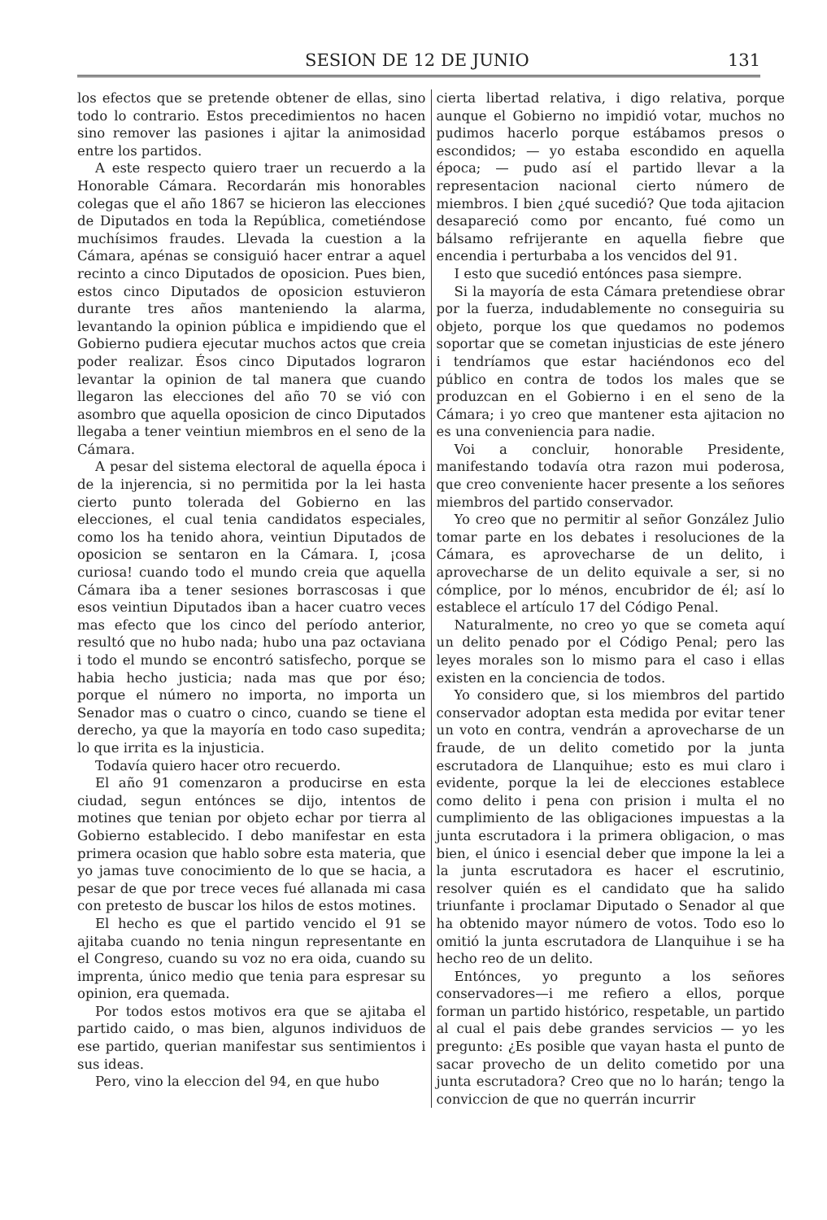SESION DE 12 DE JUNIO 131
los efectos que se pretende obtener de ellas, sino todo lo contrario. Estos precedimientos no hacen sino remover las pasiones i ajitar la animosidad entre los partidos.
A este respecto quiero traer un recuerdo a la Honorable Cámara. Recordarán mis honorables colegas que el año 1867 se hicieron las elecciones de Diputados en toda la República, cometiéndose muchísimos fraudes. Llevada la cuestion a la Cámara, apénas se consiguió hacer entrar a aquel recinto a cinco Diputados de oposicion. Pues bien, estos cinco Diputados de oposicion estuvieron durante tres años manteniendo la alarma, levantando la opinion pública e impidiendo que el Gobierno pudiera ejecutar muchos actos que creia poder realizar. Ésos cinco Diputados lograron levantar la opinion de tal manera que cuando llegaron las elecciones del año 70 se vió con asombro que aquella oposicion de cinco Diputados llegaba a tener veintiun miembros en el seno de la Cámara.
A pesar del sistema electoral de aquella época i de la injerencia, si no permitida por la lei hasta cierto punto tolerada del Gobierno en las elecciones, el cual tenia candidatos especiales, como los ha tenido ahora, veintiun Diputados de oposicion se sentaron en la Cámara. I, ¡cosa curiosa! cuando todo el mundo creia que aquella Cámara iba a tener sesiones borrascosas i que esos veintiun Diputados iban a hacer cuatro veces mas efecto que los cinco del período anterior, resultó que no hubo nada; hubo una paz octaviana i todo el mundo se encontró satisfecho, porque se habia hecho justicia; nada mas que por éso; porque el número no importa, no importa un Senador mas o cuatro o cinco, cuando se tiene el derecho, ya que la mayoría en todo caso supedita; lo que irrita es la injusticia.
Todavía quiero hacer otro recuerdo.
El año 91 comenzaron a producirse en esta ciudad, segun entónces se dijo, intentos de motines que tenian por objeto echar por tierra al Gobierno establecido. I debo manifestar en esta primera ocasion que hablo sobre esta materia, que yo jamas tuve conocimiento de lo que se hacia, a pesar de que por trece veces fué allanada mi casa con pretesto de buscar los hilos de estos motines.
El hecho es que el partido vencido el 91 se ajitaba cuando no tenia ningun representante en el Congreso, cuando su voz no era oida, cuando su imprenta, único medio que tenia para espresar su opinion, era quemada.
Por todos estos motivos era que se ajitaba el partido caido, o mas bien, algunos individuos de ese partido, querian manifestar sus sentimientos i sus ideas.
Pero, vino la eleccion del 94, en que hubo
cierta libertad relativa, i digo relativa, porque aunque el Gobierno no impidió votar, muchos no pudimos hacerlo porque estábamos presos o escondidos; — yo estaba escondido en aquella época; — pudo así el partido llevar a la representacion nacional cierto número de miembros. I bien ¿qué sucedió? Que toda ajitacion desapareció como por encanto, fué como un bálsamo refrijerante en aquella fiebre que encendia i perturbaba a los vencidos del 91.
I esto que sucedió entónces pasa siempre.
Si la mayoría de esta Cámara pretendiese obrar por la fuerza, indudablemente no conseguiria su objeto, porque los que quedamos no podemos soportar que se cometan injusticias de este jénero i tendríamos que estar haciéndonos eco del público en contra de todos los males que se produzcan en el Gobierno i en el seno de la Cámara; i yo creo que mantener esta ajitacion no es una conveniencia para nadie.
Voi a concluir, honorable Presidente, manifestando todavía otra razon mui poderosa, que creo conveniente hacer presente a los señores miembros del partido conservador.
Yo creo que no permitir al señor González Julio tomar parte en los debates i resoluciones de la Cámara, es aprovecharse de un delito, i aprovecharse de un delito equivale a ser, si no cómplice, por lo ménos, encubridor de él; así lo establece el artículo 17 del Código Penal.
Naturalmente, no creo yo que se cometa aquí un delito penado por el Código Penal; pero las leyes morales son lo mismo para el caso i ellas existen en la conciencia de todos.
Yo considero que, si los miembros del partido conservador adoptan esta medida por evitar tener un voto en contra, vendrán a aprovecharse de un fraude, de un delito cometido por la junta escrutadora de Llanquihue; esto es mui claro i evidente, porque la lei de elecciones establece como delito i pena con prision i multa el no cumplimiento de las obligaciones impuestas a la junta escrutadora i la primera obligacion, o mas bien, el único i esencial deber que impone la lei a la junta escrutadora es hacer el escrutinio, resolver quién es el candidato que ha salido triunfante i proclamar Diputado o Senador al que ha obtenido mayor número de votos. Todo eso lo omitió la junta escrutadora de Llanquihue i se ha hecho reo de un delito.
Entónces, yo pregunto a los señores conservadores—i me refiero a ellos, porque forman un partido histórico, respetable, un partido al cual el pais debe grandes servicios — yo les pregunto: ¿Es posible que vayan hasta el punto de sacar provecho de un delito cometido por una junta escrutadora? Creo que no lo harán; tengo la conviccion de que no querrán incurrir